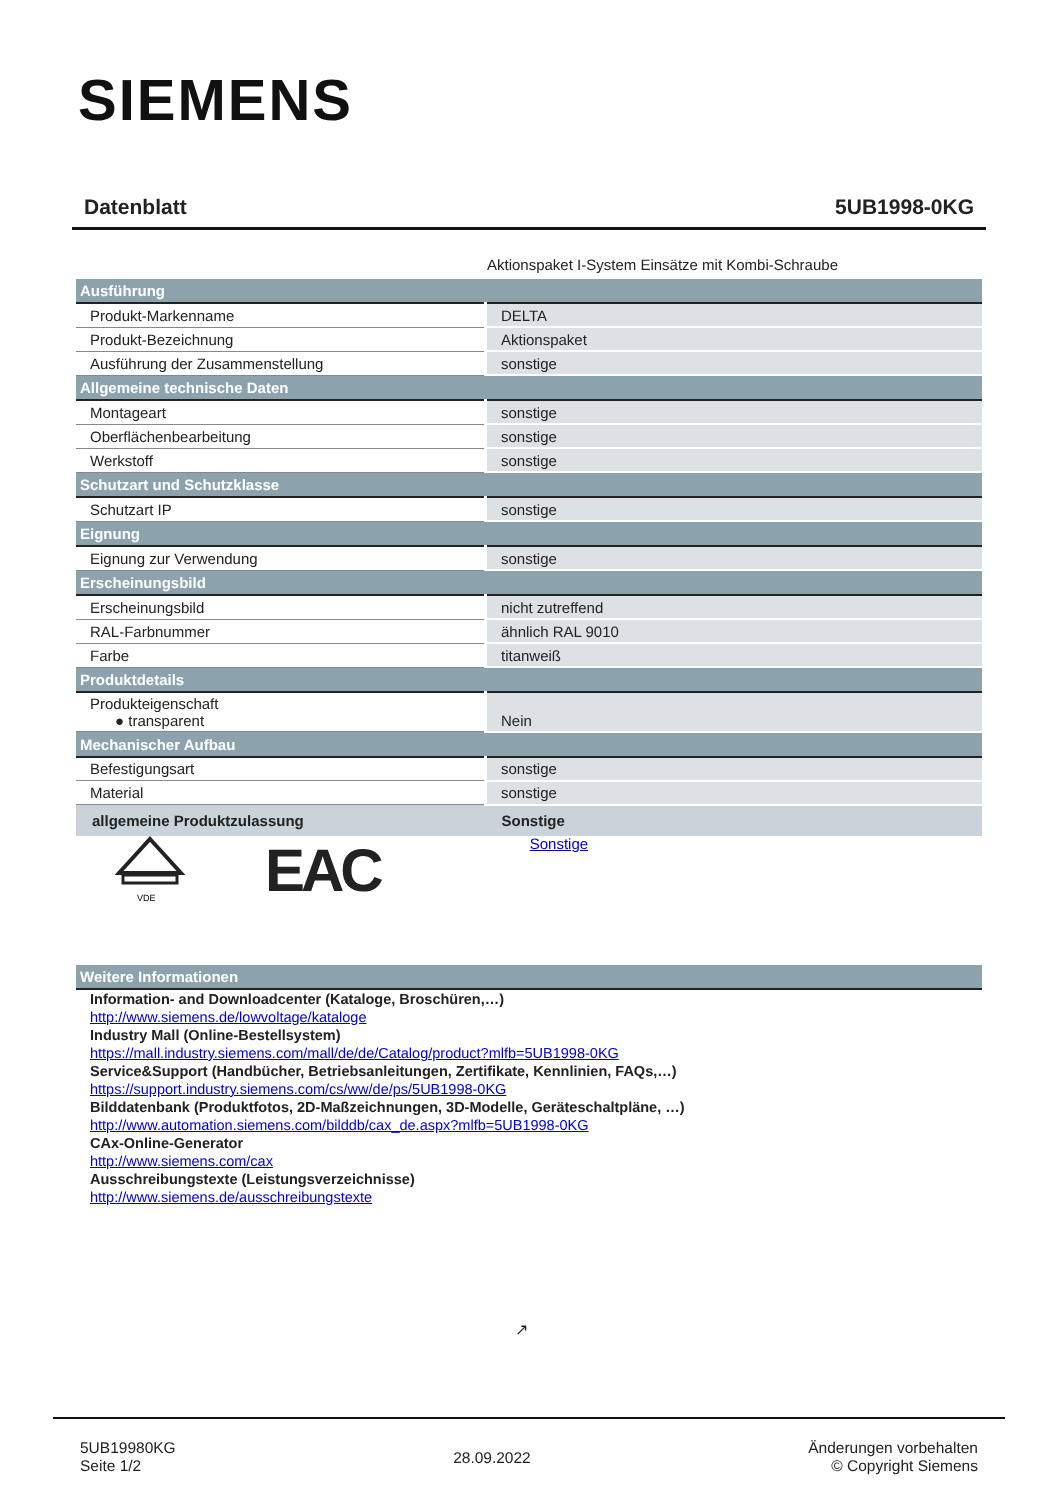SIEMENS
Datenblatt 5UB1998-0KG
Aktionspaket I-System Einsätze mit Kombi-Schraube
| Ausführung | |
| --- | --- |
| Produkt-Markenname | DELTA |
| Produkt-Bezeichnung | Aktionspaket |
| Ausführung der Zusammenstellung | sonstige |
| Allgemeine technische Daten | |
| Montageart | sonstige |
| Oberflächenbearbeitung | sonstige |
| Werkstoff | sonstige |
| Schutzart und Schutzklasse | |
| Schutzart IP | sonstige |
| Eignung | |
| Eignung zur Verwendung | sonstige |
| Erscheinungsbild | |
| Erscheinungsbild | nicht zutreffend |
| RAL-Farbnummer | ähnlich RAL 9010 |
| Farbe | titanweiß |
| Produktdetails | |
| Produkteigenschaft ● transparent | Nein |
| Mechanischer Aufbau | |
| Befestigungsart | sonstige |
| Material | sonstige |
| allgemeine Produktzulassung | Sonstige |
VDE
EAC Sonstige
Weitere Informationen
Information- and Downloadcenter (Kataloge, Broschüren,…)
http://www.siemens.de/lowvoltage/kataloge
Industry Mall (Online-Bestellsystem)
https://mall.industry.siemens.com/mall/de/de/Catalog/product?mlfb=5UB1998-0KG
Service&Support (Handbücher, Betriebsanleitungen, Zertifikate, Kennlinien, FAQs,…)
https://support.industry.siemens.com/cs/ww/de/ps/5UB1998-0KG
Bilddatenbank (Produktfotos, 2D-Maßzeichnungen, 3D-Modelle, Geräteschaltpläne, …)
http://www.automation.siemens.com/bilddb/cax_de.aspx?mlfb=5UB1998-0KG
CAx-Online-Generator
http://www.siemens.com/cax
Ausschreibungstexte (Leistungsverzeichnisse)
http://www.siemens.de/ausschreibungstexte
↗
5UB19980KG
Seite 1/2
28.09.2022
Änderungen vorbehalten
© Copyright Siemens